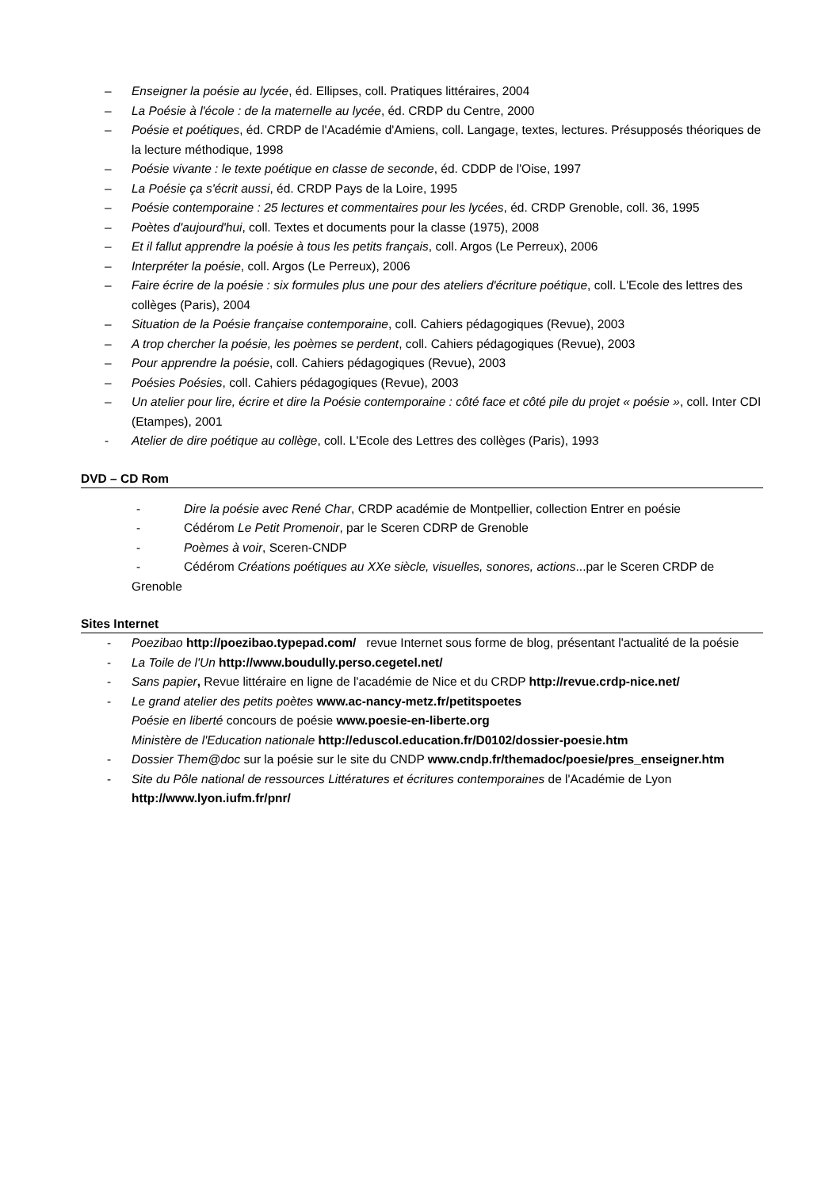– Enseigner la poésie au lycée, éd. Ellipses, coll. Pratiques littéraires, 2004
– La Poésie à l'école : de la maternelle au lycée, éd. CRDP du Centre, 2000
– Poésie et poétiques, éd. CRDP de l'Académie d'Amiens, coll. Langage, textes, lectures. Présupposés théoriques de la lecture méthodique, 1998
– Poésie vivante : le texte poétique en classe de seconde, éd. CDDP de l'Oise, 1997
– La Poésie ça s'écrit aussi, éd. CRDP Pays de la Loire, 1995
– Poésie contemporaine : 25 lectures et commentaires pour les lycées, éd. CRDP Grenoble, coll. 36, 1995
– Poètes d'aujourd'hui, coll. Textes et documents pour la classe (1975), 2008
– Et il fallut apprendre la poésie à tous les petits français, coll. Argos (Le Perreux), 2006
– Interpréter la poésie, coll. Argos (Le Perreux), 2006
– Faire écrire de la poésie : six formules plus une pour des ateliers d'écriture poétique, coll. L'Ecole des lettres des collèges (Paris), 2004
– Situation de la Poésie française contemporaine, coll. Cahiers pédagogiques (Revue), 2003
– A trop chercher la poésie, les poèmes se perdent, coll. Cahiers pédagogiques (Revue), 2003
– Pour apprendre la poésie, coll. Cahiers pédagogiques (Revue), 2003
– Poésies Poésies, coll. Cahiers pédagogiques (Revue), 2003
– Un atelier pour lire, écrire et dire la Poésie contemporaine : côté face et côté pile du projet « poésie », coll. Inter CDI (Etampes), 2001
- Atelier de dire poétique au collège, coll. L'Ecole des Lettres des collèges (Paris), 1993
DVD – CD Rom
- Dire la poésie avec René Char, CRDP académie de Montpellier, collection Entrer en poésie
- Cédérom Le Petit Promenoir, par le Sceren CDRP de Grenoble
- Poèmes à voir, Sceren-CNDP
- Cédérom Créations poétiques au XXe siècle, visuelles, sonores, actions...par le Sceren CRDP de
Grenoble
Sites Internet
- Poezibao http://poezibao.typepad.com/ revue Internet sous forme de blog, présentant l'actualité de la poésie
- La Toile de l'Un http://www.boudully.perso.cegetel.net/
- Sans papier, Revue littéraire en ligne de l'académie de Nice et du CRDP http://revue.crdp-nice.net/
- Le grand atelier des petits poètes www.ac-nancy-metz.fr/petitspoetes
Poésie en liberté concours de poésie www.poesie-en-liberte.org
Ministère de l'Education nationale http://eduscol.education.fr/D0102/dossier-poesie.htm
- Dossier Them@doc sur la poésie sur le site du CNDP www.cndp.fr/themadoc/poesie/pres_enseigner.htm
- Site du Pôle national de ressources Littératures et écritures contemporaines de l'Académie de Lyon http://www.lyon.iufm.fr/pnr/